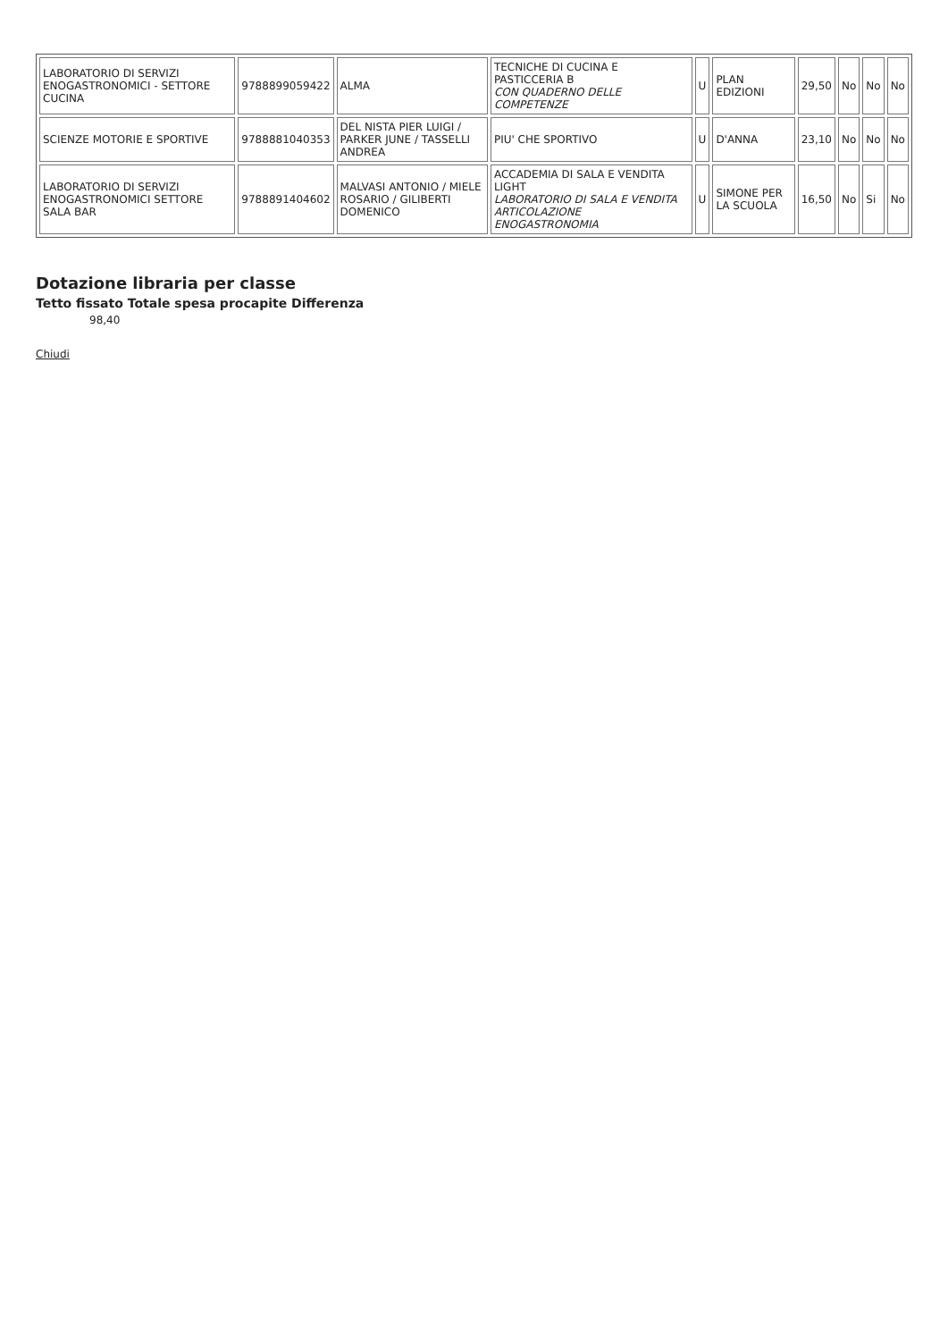| LABORATORIO DI SERVIZI ENOGASTRONOMICI - SETTORE CUCINA | 9788899059422 | ALMA | TECNICHE DI CUCINA E PASTICCERIA B CON QUADERNO DELLE COMPETENZE | U | PLAN EDIZIONI | 29,50 | No | No | No |
| SCIENZE MOTORIE E SPORTIVE | 9788881040353 | DEL NISTA PIER LUIGI / PARKER JUNE / TASSELLI ANDREA | PIU' CHE SPORTIVO | U | D'ANNA | 23,10 | No | No | No |
| LABORATORIO DI SERVIZI ENOGASTRONOMICI SETTORE SALA BAR | 9788891404602 | MALVASI ANTONIO / MIELE ROSARIO / GILIBERTI DOMENICO | ACCADEMIA DI SALA E VENDITA LIGHT LABORATORIO DI SALA E VENDITA ARTICOLAZIONE ENOGASTRONOMIA | U | SIMONE PER LA SCUOLA | 16,50 | No | Si | No |
Dotazione libraria per classe
Tetto fissato Totale spesa procapite Differenza
98,40
Chiudi